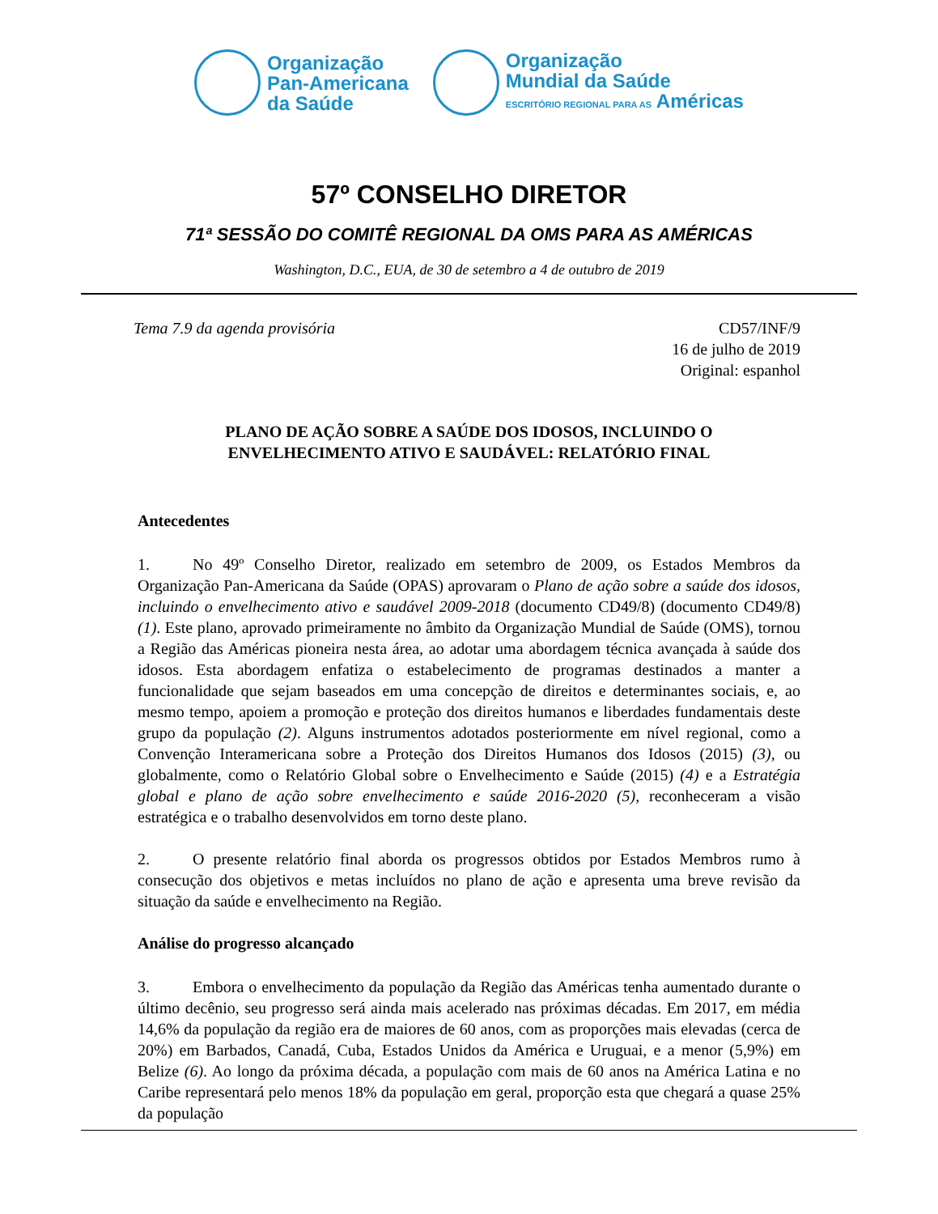Organização
Pan-Americana
da Saúde
Organização
Mundial da Saúde
ESCRITÓRIO REGIONAL PARA AS Américas
57º CONSELHO DIRETOR
71ª SESSÃO DO COMITÊ REGIONAL DA OMS PARA AS AMÉRICAS
Washington, D.C., EUA, de 30 de setembro a 4 de outubro de 2019
Tema 7.9 da agenda provisória CD57/INF/9
16 de julho de 2019
Original: espanhol
PLANO DE AÇÃO SOBRE A SAÚDE DOS IDOSOS, INCLUINDO O
ENVELHECIMENTO ATIVO E SAUDÁVEL: RELATÓRIO FINAL
Antecedentes
1. No 49º Conselho Diretor, realizado em setembro de 2009, os Estados Membros da Organização Pan-Americana da Saúde (OPAS) aprovaram o Plano de ação sobre a saúde dos idosos, incluindo o envelhecimento ativo e saudável 2009-2018 (documento CD49/8) (documento CD49/8) (1). Este plano, aprovado primeiramente no âmbito da Organização Mundial de Saúde (OMS), tornou a Região das Américas pioneira nesta área, ao adotar uma abordagem técnica avançada à saúde dos idosos. Esta abordagem enfatiza o estabelecimento de programas destinados a manter a funcionalidade que sejam baseados em uma concepção de direitos e determinantes sociais, e, ao mesmo tempo, apoiem a promoção e proteção dos direitos humanos e liberdades fundamentais deste grupo da população (2). Alguns instrumentos adotados posteriormente em nível regional, como a Convenção Interamericana sobre a Proteção dos Direitos Humanos dos Idosos (2015) (3), ou globalmente, como o Relatório Global sobre o Envelhecimento e Saúde (2015) (4) e a Estratégia global e plano de ação sobre envelhecimento e saúde 2016-2020 (5), reconheceram a visão estratégica e o trabalho desenvolvidos em torno deste plano.
2. O presente relatório final aborda os progressos obtidos por Estados Membros rumo à consecução dos objetivos e metas incluídos no plano de ação e apresenta uma breve revisão da situação da saúde e envelhecimento na Região.
Análise do progresso alcançado
3. Embora o envelhecimento da população da Região das Américas tenha aumentado durante o último decênio, seu progresso será ainda mais acelerado nas próximas décadas. Em 2017, em média 14,6% da população da região era de maiores de 60 anos, com as proporções mais elevadas (cerca de 20%) em Barbados, Canadá, Cuba, Estados Unidos da América e Uruguai, e a menor (5,9%) em Belize (6). Ao longo da próxima década, a população com mais de 60 anos na América Latina e no Caribe representará pelo menos 18% da população em geral, proporção esta que chegará a quase 25% da população